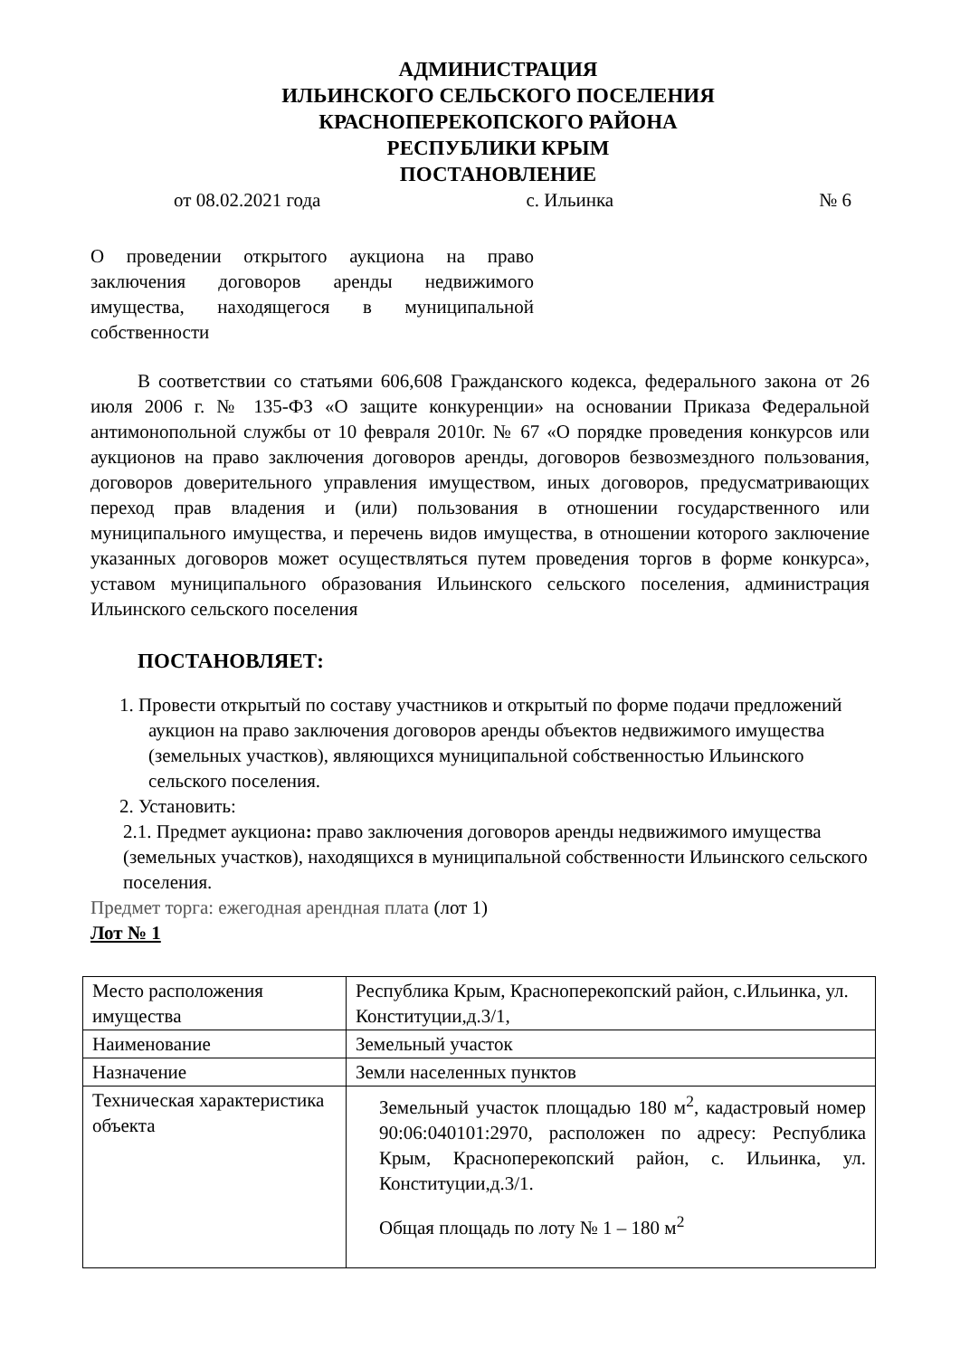АДМИНИСТРАЦИЯ
ИЛЬИНСКОГО СЕЛЬСКОГО ПОСЕЛЕНИЯ
КРАСНОПЕРЕКОПСКОГО РАЙОНА
РЕСПУБЛИКИ КРЫМ
ПОСТАНОВЛЕНИЕ
от 08.02.2021 года с. Ильинка № 6
О проведении открытого аукциона на право заключения договоров аренды недвижимого имущества, находящегося в муниципальной собственности
В соответствии со статьями 606,608 Гражданского кодекса, федерального закона от 26 июля 2006 г. № 135-ФЗ «О защите конкуренции» на основании Приказа Федеральной антимонопольной службы от 10 февраля 2010г. № 67 «О порядке проведения конкурсов или аукционов на право заключения договоров аренды, договоров безвозмездного пользования, договоров доверительного управления имуществом, иных договоров, предусматривающих переход прав владения и (или) пользования в отношении государственного или муниципального имущества, и перечень видов имущества, в отношении которого заключение указанных договоров может осуществляться путем проведения торгов в форме конкурса», уставом муниципального образования Ильинского сельского поселения, администрация Ильинского сельского поселения
ПОСТАНОВЛЯЕТ:
1. Провести открытый по составу участников и открытый по форме подачи предложений аукцион на право заключения договоров аренды объектов недвижимого имущества (земельных участков), являющихся муниципальной собственностью Ильинского сельского поселения.
2. Установить:
2.1. Предмет аукциона: право заключения договоров аренды недвижимого имущества (земельных участков), находящихся в муниципальной собственности Ильинского сельского поселения.
Предмет торга: ежегодная арендная плата (лот 1)
Лот № 1
| Место расположения имущества | Республика Крым, Красноперекопский район, с.Ильинка, ул. Конституции,д.3/1, |
| Наименование | Земельный участок |
| Назначение | Земли населенных пунктов |
| Техническая характеристика объекта | Земельный участок площадью 180 м<sup>2</sup>, кадастровый номер 90:06:040101:2970, расположен по адресу: Республика Крым, Красноперекопский район, с. Ильинка, ул. Конституции,д.3/1. Общая площадь по лоту № 1 – 180 м<sup>2</sup> |